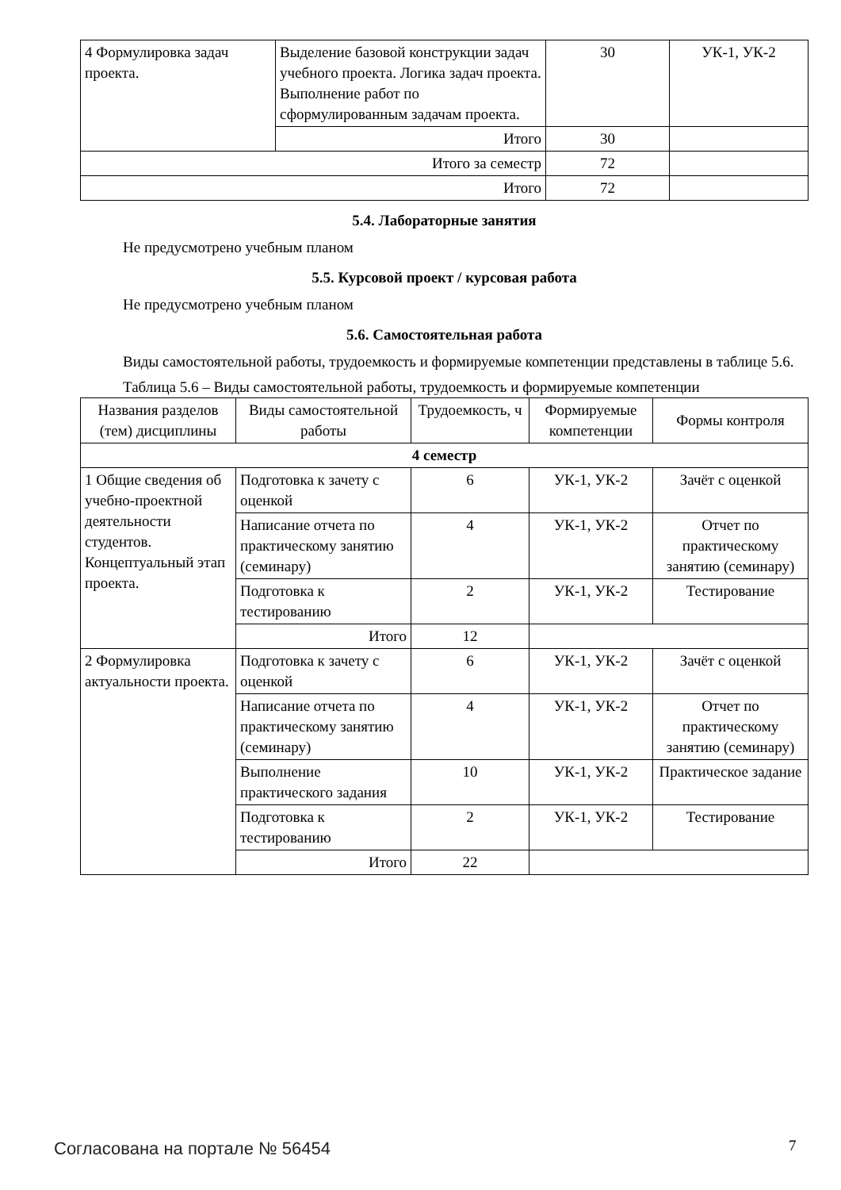| 4 Формулировка задач проекта. | Выделение базовой конструкции задач учебного проекта. Логика задач проекта. Выполнение работ по сформулированным задачам проекта. | 30 | УК-1, УК-2 |
| | Итого | 30 | |
| Итого за семестр | | 72 | |
| Итого | | 72 | |
5.4. Лабораторные занятия
Не предусмотрено учебным планом
5.5. Курсовой проект / курсовая работа
Не предусмотрено учебным планом
5.6. Самостоятельная работа
Виды самостоятельной работы, трудоемкость и формируемые компетенции представлены в таблице 5.6.
Таблица 5.6 – Виды самостоятельной работы, трудоемкость и формируемые компетенции
| Названия разделов (тем) дисциплины | Виды самостоятельной работы | Трудоемкость, ч | Формируемые компетенции | Формы контроля |
| --- | --- | --- | --- | --- |
| 4 семестр | | | | |
| 1 Общие сведения об учебно-проектной деятельности студентов. Концептуальный этап проекта. | Подготовка к зачету с оценкой | 6 | УК-1, УК-2 | Зачёт с оценкой |
| | Написание отчета по практическому занятию (семинару) | 4 | УК-1, УК-2 | Отчет по практическому занятию (семинару) |
| | Подготовка к тестированию | 2 | УК-1, УК-2 | Тестирование |
| | Итого | 12 | | |
| 2 Формулировка актуальности проекта. | Подготовка к зачету с оценкой | 6 | УК-1, УК-2 | Зачёт с оценкой |
| | Написание отчета по практическому занятию (семинару) | 4 | УК-1, УК-2 | Отчет по практическому занятию (семинару) |
| | Выполнение практического задания | 10 | УК-1, УК-2 | Практическое задание |
| | Подготовка к тестированию | 2 | УК-1, УК-2 | Тестирование |
| | Итого | 22 | | |
Согласована на портале № 56454 7